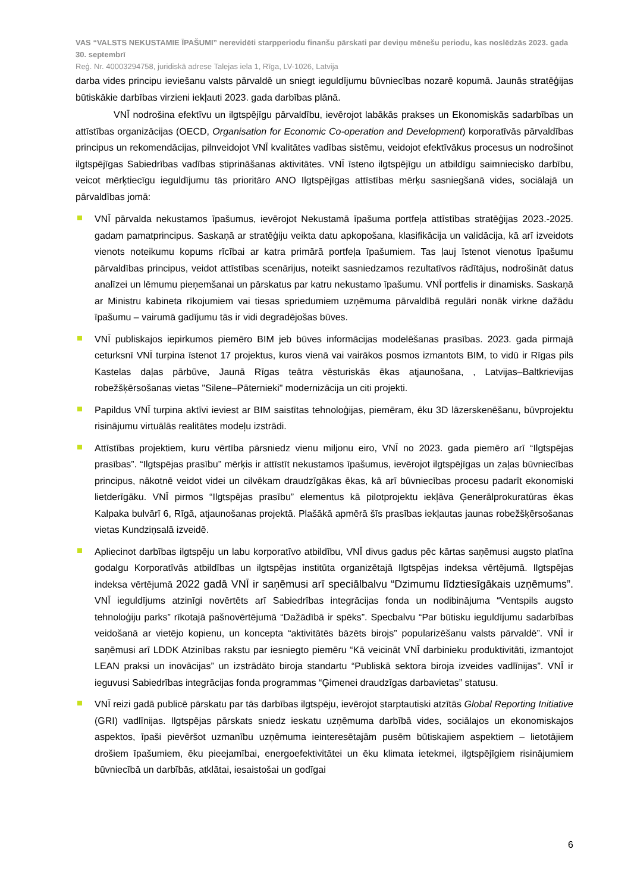VAS “VALSTS NEKUSTAMIE ĪPAŠUMI” nerevidēti starpperiodu finanšu pārskati par deviņu mēnešu periodu, kas noslēdzās 2023. gada 30. septembrī
Reģ. Nr. 40003294758, juridiskā adrese Talejas iela 1, Rīga, LV-1026, Latvija
darba vides principu ieviešanu valsts pārvaldē un sniegt ieguldījumu būvniecības nozarē kopumā. Jaunās stratēģijas būtiskākie darbības virzieni iekļauti 2023. gada darbības plānā.
VNĪ nodrošina efektīvu un ilgtspējīgu pārvaldību, ievērojot labākās prakses un Ekonomiskās sadarbības un attīstības organizācijas (OECD, Organisation for Economic Co-operation and Development) korporatīvās pārvaldības principus un rekomendācijas, pilnveidojot VNĪ kvalitātes vadības sistēmu, veidojot efektīvākus procesus un nodrošinot ilgtspējīgas Sabiedrības vadības stiprināšanas aktivitātes. VNĪ īsteno ilgtspējīgu un atbildīgu saimniecisko darbību, veicot mērķtiecīgu ieguldījumu tās prioritāro ANO Ilgtspējīgas attīstības mērķu sasniegšanā vides, sociālajā un pārvaldības jomā:
VNĪ pārvalda nekustamos īpašumus, ievērojot Nekustamā īpašuma portfeļa attīstības stratēģijas 2023.-2025. gadam pamatprincipus. Saskaņā ar stratēģiju veikta datu apkopošana, klasifikācija un validācija, kā arī izveidots vienots noteikumu kopums rīcībai ar katra primārā portfeļa īpašumiem. Tas ļauj īstenot vienotus īpašumu pārvaldības principus, veidot attīstības scenārijus, noteikt sasniedzamos rezultatīvos rādītājus, nodrošināt datus analīzei un lēmumu pieņemšanai un pārskatus par katru nekustamo īpašumu. VNĪ portfelis ir dinamisks. Saskaņā ar Ministru kabineta rīkojumiem vai tiesas spriedumiem uzņēmuma pārvaldībā regulāri nonāk virkne dažādu īpašumu – vairumā gadījumu tās ir vidi degradējošas būves.
VNĪ publiskajos iepirkumos piemēro BIM jeb būves informācijas modelēšanas prasības. 2023. gada pirmajā ceturksnī VNĪ turpina īstenot 17 projektus, kuros vienā vai vairākos posmos izmantots BIM, to vidū ir Rīgas pils Kastelas daļas pārbūve, Jaunā Rīgas teātra vēsturiskās ēkas atjaunošana, , Latvijas–Baltkrievijas robežšķērsošanas vietas "Silene–Pāternieki" modernizācija un citi projekti.
Papildus VNĪ turpina aktīvi ieviest ar BIM saistītas tehnoloģijas, piemēram, ēku 3D lāzerskenēšanu, būvprojektu risinājumu virtuālās realitātes modeļu izstrādi.
Attīstības projektiem, kuru vērtība pārsniedz vienu miljonu eiro, VNĪ no 2023. gada piemēro arī “Ilgtspējas prasības”. “Ilgtspējas prasību” mērķis ir attīstīt nekustamos īpašumus, ievērojot ilgtspējīgas un zaļas būvniecības principus, nākotnē veidot videi un cilvēkam draudzīgākas ēkas, kā arī būvniecības procesu padarīt ekonomiski lietderīgāku. VNĪ pirmos “Ilgtspējas prasību” elementus kā pilotprojektu iekļāva Ģenerālprokuratūras ēkas Kalpaka bulvārī 6, Rīgā, atjaunošanas projektā. Plašākā apmērā šīs prasības iekļautas jaunas robežšķērsošanas vietas Kundziņsalā izveidē.
Apliecinot darbības ilgtspēju un labu korporatīvo atbildību, VNĪ divus gadus pēc kārtas saņēmusi augsto platīna godalgu Korporatīvās atbildības un ilgtspējas institūta organizētajā Ilgtspējas indeksa vērtējumā. Ilgtspējas indeksa vērtējumā 2022 gadā VNĪ ir saņēmusi arī speciālbalvu “Dzimumu līdztiesīgākais uzņēmums”. VNĪ ieguldījums atzinīgi novērtēts arī Sabiedrības integrācijas fonda un nodibinājuma “Ventspils augsto tehnoloģiju parks” rīkotajā pašnovērtējumā “Dažādībā ir spēks”. Specbalvu “Par būtisku ieguldījumu sadarbības veidošanā ar vietējo kopienu, un koncepta “aktivitātēs bāzēts birojs” popularizēšanu valsts pārvaldē”. VNĪ ir saņēmusi arī LDDK Atzinības rakstu par iesniegto piemēru “Kā veicināt VNĪ darbinieku produktivitāti, izmantojot LEAN praksi un inovācijas” un izstrādāto biroja standartu “Publiskā sektora biroja izveides vadlīnijas”. VNĪ ir ieguvusi Sabiedrības integrācijas fonda programmas “Ģimenei draudzīgas darbavietas” statusu.
VNĪ reizi gadā publicē pārskatu par tās darbības ilgtspēju, ievērojot starptautiski atzītās Global Reporting Initiative (GRI) vadlīnijas. Ilgtspējas pārskats sniedz ieskatu uzņēmuma darbībā vides, sociālajos un ekonomiskajos aspektos, īpaši pievēršot uzmanību uzņēmuma ieinteresētajām pusēm būtiskajiem aspektiem – lietotājiem drošiem īpašumiem, ēku pieejamībai, energoefektivitātei un ēku klimata ietekmei, ilgtspējīgiem risinājumiem būvniecībā un darbībās, atklātai, iesaistošai un godīgai
6